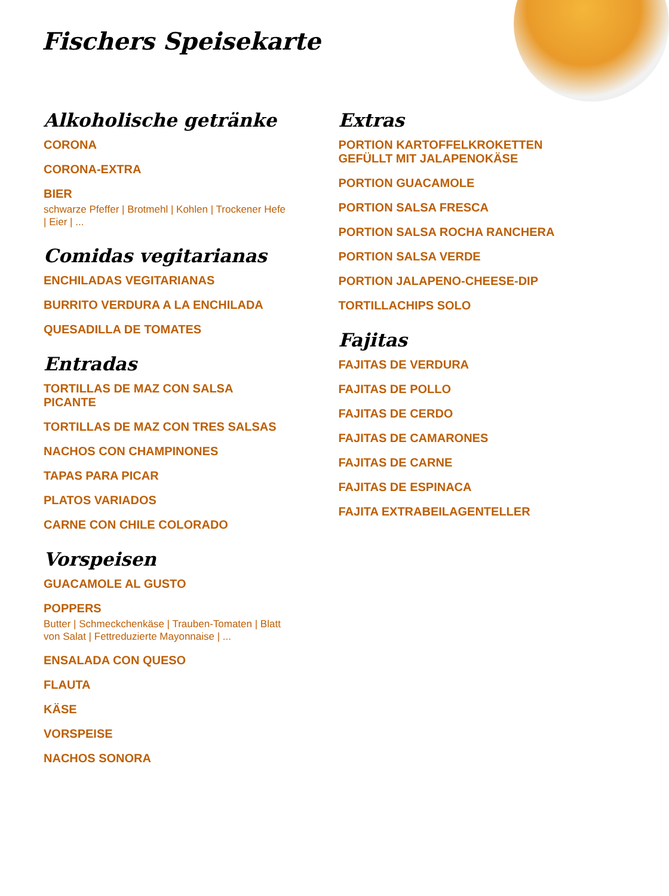Fischers Speisekarte
Alkoholische getränke
CORONA
CORONA-EXTRA
BIER
schwarze Pfeffer | Brotmehl | Kohlen | Trockener Hefe | Eier | ...
Comidas vegitarianas
ENCHILADAS VEGITARIANAS
BURRITO VERDURA A LA ENCHILADA
QUESADILLA DE TOMATES
Entradas
TORTILLAS DE MAZ CON SALSA
PICANTE
TORTILLAS DE MAZ CON TRES SALSAS
NACHOS CON CHAMPINONES
TAPAS PARA PICAR
PLATOS VARIADOS
CARNE CON CHILE COLORADO
Vorspeisen
GUACAMOLE AL GUSTO
POPPERS
Butter | Schmeckchenkäse | Trauben-Tomaten | Blatt von Salat | Fettreduzierte Mayonnaise | ...
ENSALADA CON QUESO
FLAUTA
KÄSE
VORSPEISE
NACHOS SONORA
Extras
PORTION KARTOFFELKROKETTEN
GEFÜLLT MIT JALAPENOKÄSE
PORTION GUACAMOLE
PORTION SALSA FRESCA
PORTION SALSA ROCHA RANCHERA
PORTION SALSA VERDE
PORTION JALAPENO-CHEESE-DIP
TORTILLACHIPS SOLO
Fajitas
FAJITAS DE VERDURA
FAJITAS DE POLLO
FAJITAS DE CERDO
FAJITAS DE CAMARONES
FAJITAS DE CARNE
FAJITAS DE ESPINACA
FAJITA EXTRABEILAGENTELLER